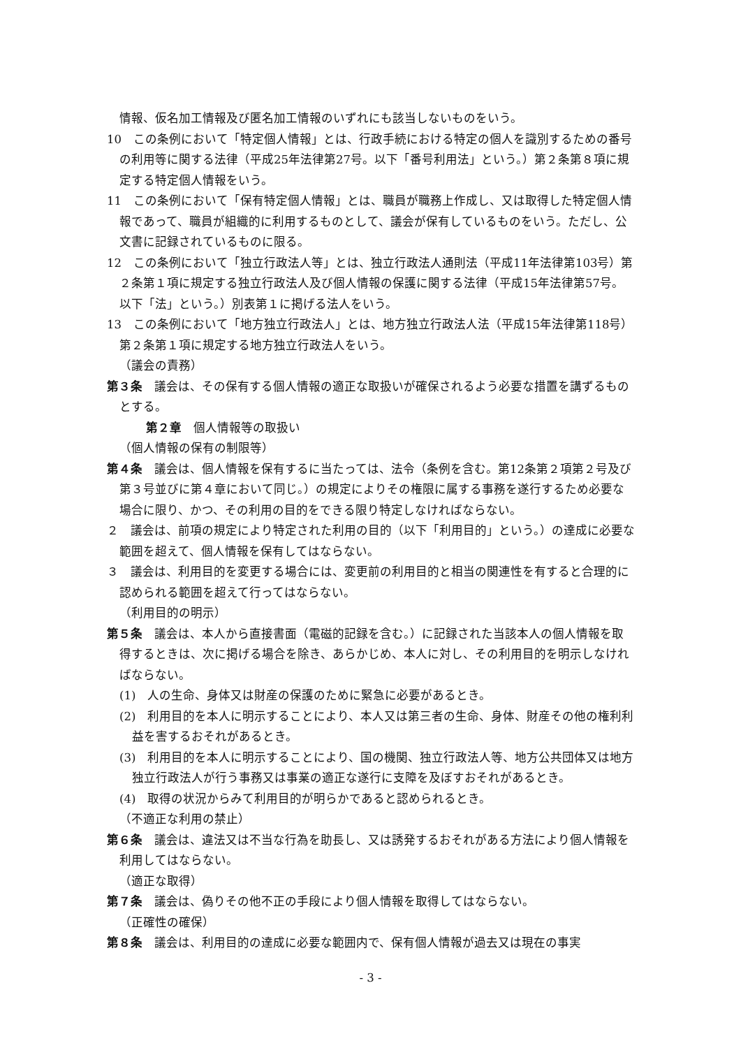情報、仮名加工情報及び匿名加工情報のいずれにも該当しないものをいう。
10　この条例において「特定個人情報」とは、行政手続における特定の個人を識別するための番号の利用等に関する法律（平成25年法律第27号。以下「番号利用法」という。）第２条第８項に規定する特定個人情報をいう。
11　この条例において「保有特定個人情報」とは、職員が職務上作成し、又は取得した特定個人情報であって、職員が組織的に利用するものとして、議会が保有しているものをいう。ただし、公文書に記録されているものに限る。
12　この条例において「独立行政法人等」とは、独立行政法人通則法（平成11年法律第103号）第２条第１項に規定する独立行政法人及び個人情報の保護に関する法律（平成15年法律第57号。以下「法」という。）別表第１に掲げる法人をいう。
13　この条例において「地方独立行政法人」とは、地方独立行政法人法（平成15年法律第118号）第２条第１項に規定する地方独立行政法人をいう。
（議会の責務）
第３条　議会は、その保有する個人情報の適正な取扱いが確保されるよう必要な措置を講ずるものとする。
第２章　個人情報等の取扱い
（個人情報の保有の制限等）
第４条　議会は、個人情報を保有するに当たっては、法令（条例を含む。第12条第２項第２号及び第３号並びに第４章において同じ。）の規定によりその権限に属する事務を遂行するため必要な場合に限り、かつ、その利用の目的をできる限り特定しなければならない。
２　議会は、前項の規定により特定された利用の目的（以下「利用目的」という。）の達成に必要な範囲を超えて、個人情報を保有してはならない。
３　議会は、利用目的を変更する場合には、変更前の利用目的と相当の関連性を有すると合理的に認められる範囲を超えて行ってはならない。
（利用目的の明示）
第５条　議会は、本人から直接書面（電磁的記録を含む。）に記録された当該本人の個人情報を取得するときは、次に掲げる場合を除き、あらかじめ、本人に対し、その利用目的を明示しなければならない。
(1)　人の生命、身体又は財産の保護のために緊急に必要があるとき。
(2)　利用目的を本人に明示することにより、本人又は第三者の生命、身体、財産その他の権利利益を害するおそれがあるとき。
(3)　利用目的を本人に明示することにより、国の機関、独立行政法人等、地方公共団体又は地方独立行政法人が行う事務又は事業の適正な遂行に支障を及ぼすおそれがあるとき。
(4)　取得の状況からみて利用目的が明らかであると認められるとき。
（不適正な利用の禁止）
第６条　議会は、違法又は不当な行為を助長し、又は誘発するおそれがある方法により個人情報を利用してはならない。
（適正な取得）
第７条　議会は、偽りその他不正の手段により個人情報を取得してはならない。
（正確性の確保）
第８条　議会は、利用目的の達成に必要な範囲内で、保有個人情報が過去又は現在の事実
- 3 -